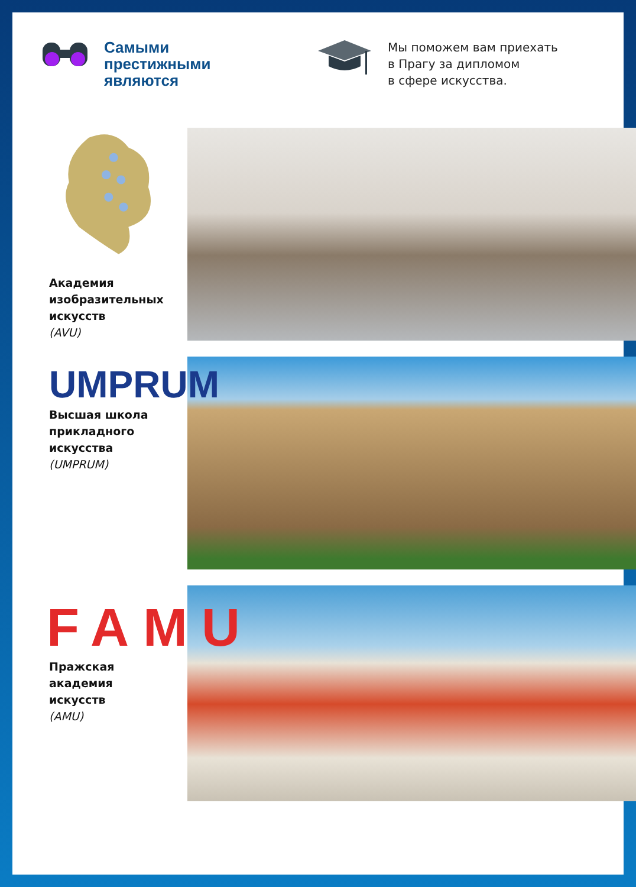Самыми
престижными
являются
Мы поможем вам приехать
в Прагу за дипломом
в сфере искусства.
Академия
изобразительных
искусств
(AVU)
UMPRUM
Высшая школа
прикладного
искусства
(UMPRUM)
FAMU
Пражская
академия
искусств
(AMU)